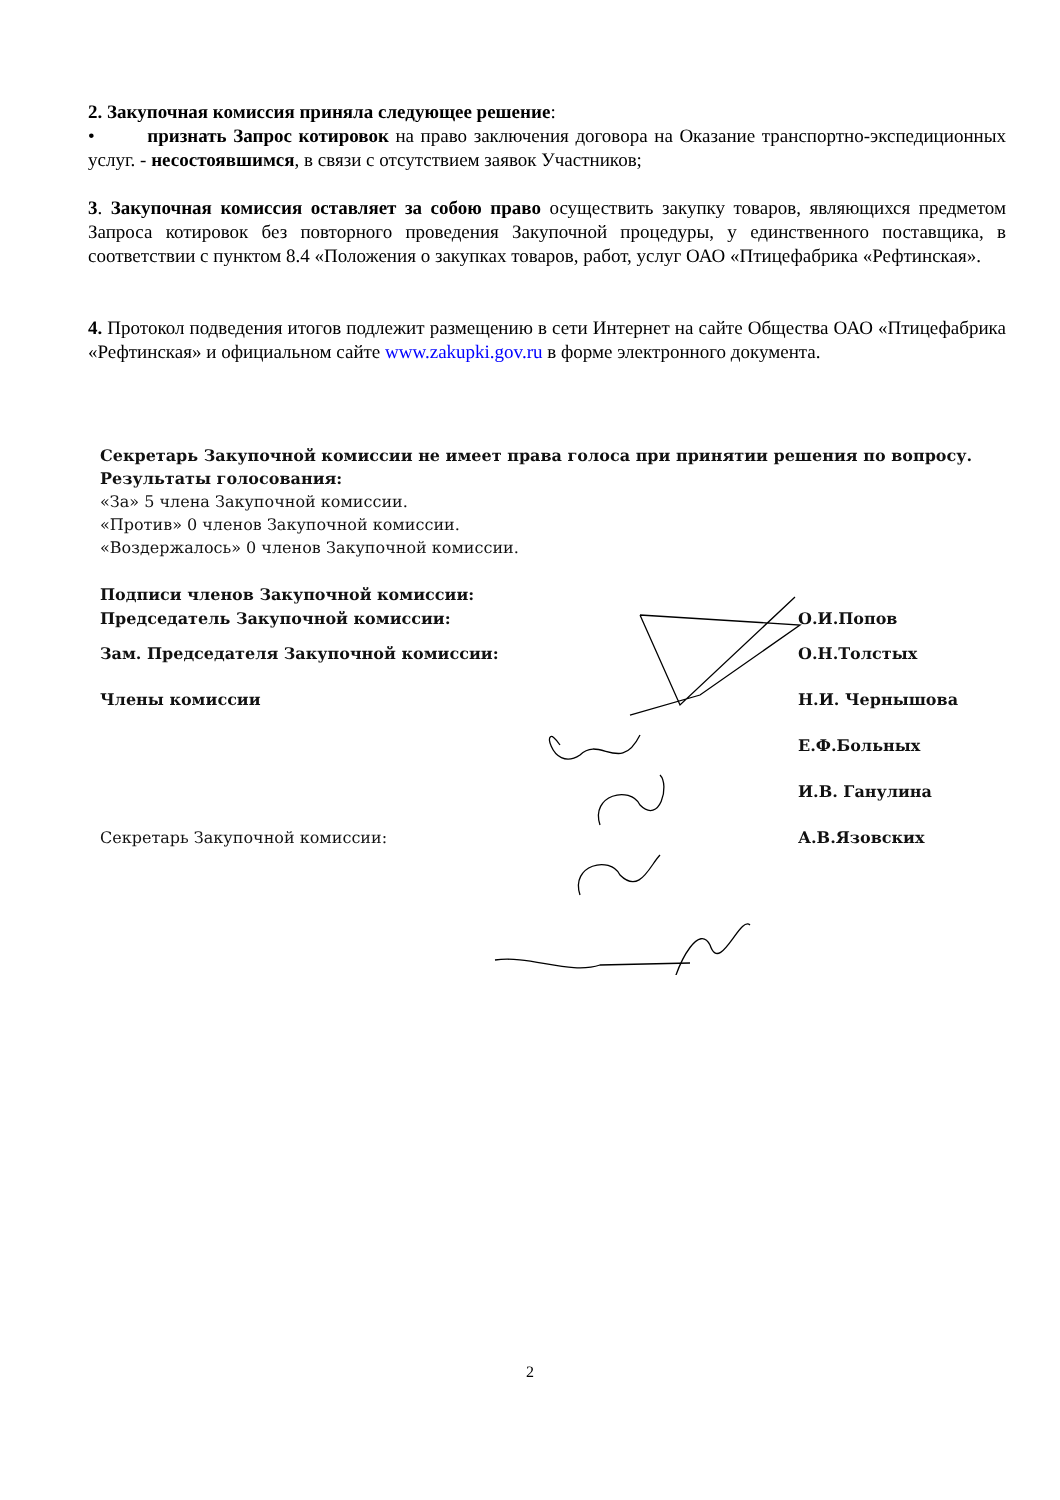2. Закупочная комиссия приняла следующее решение:
• признать Запрос котировок на право заключения договора на Оказание транспортно-экспедиционных услуг. - несостоявшимся, в связи с отсутствием заявок Участников;
3. Закупочная комиссия оставляет за собою право осуществить закупку товаров, являющихся предметом Запроса котировок без повторного проведения Закупочной процедуры, у единственного поставщика, в соответствии с пунктом 8.4 «Положения о закупках товаров, работ, услуг ОАО «Птицефабрика «Рефтинская».
4. Протокол подведения итогов подлежит размещению в сети Интернет на сайте Общества ОАО «Птицефабрика «Рефтинская» и официальном сайте www.zakupki.gov.ru в форме электронного документа.
Секретарь Закупочной комиссии не имеет права голоса при принятии решения по вопросу.
Результаты голосования:
«За» 5 члена Закупочной комиссии.
«Против» 0 членов Закупочной комиссии.
«Воздержалось» 0 членов Закупочной комиссии.
Подписи членов Закупочной комиссии:
Председатель Закупочной комиссии: О.И.Попов
Зам. Председателя Закупочной комиссии: О.Н.Толстых
Члены комиссии Н.И. Чернышова
Е.Ф.Больных
И.В. Ганулина
Секретарь Закупочной комиссии: А.В.Язовских
2